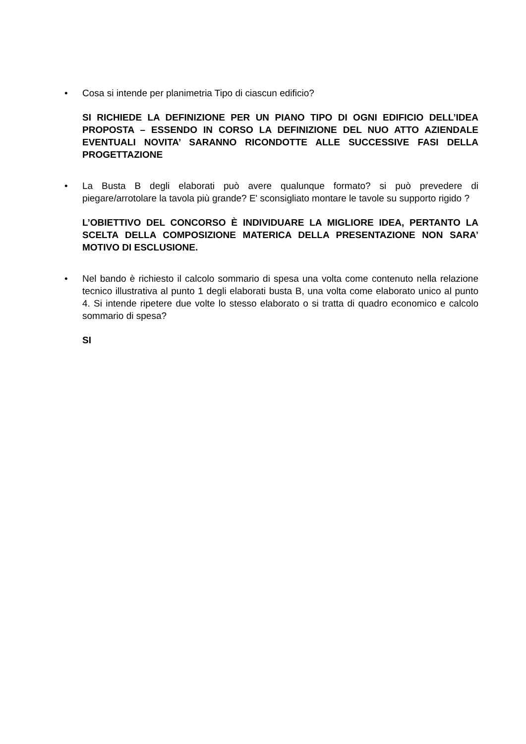• Cosa si intende per planimetria Tipo di ciascun edificio?
SI RICHIEDE LA DEFINIZIONE PER UN PIANO TIPO DI OGNI EDIFICIO DELL’IDEA PROPOSTA – ESSENDO IN CORSO LA DEFINIZIONE DEL NUO ATTO AZIENDALE EVENTUALI NOVITA’ SARANNO RICONDOTTE ALLE SUCCESSIVE FASI DELLA PROGETTAZIONE
• La Busta B degli elaborati può avere qualunque formato? si può prevedere di piegare/arrotolare la tavola più grande? E' sconsigliato montare le tavole su supporto rigido ?
L’OBIETTIVO DEL CONCORSO È INDIVIDUARE LA MIGLIORE IDEA, PERTANTO LA SCELTA DELLA COMPOSIZIONE MATERICA DELLA PRESENTAZIONE NON SARA’ MOTIVO DI ESCLUSIONE.
• Nel bando è richiesto il calcolo sommario di spesa una volta come contenuto nella relazione tecnico illustrativa al punto 1 degli elaborati busta B, una volta come elaborato unico al punto 4. Si intende ripetere due volte lo stesso elaborato o si tratta di quadro economico e calcolo sommario di spesa?
SI